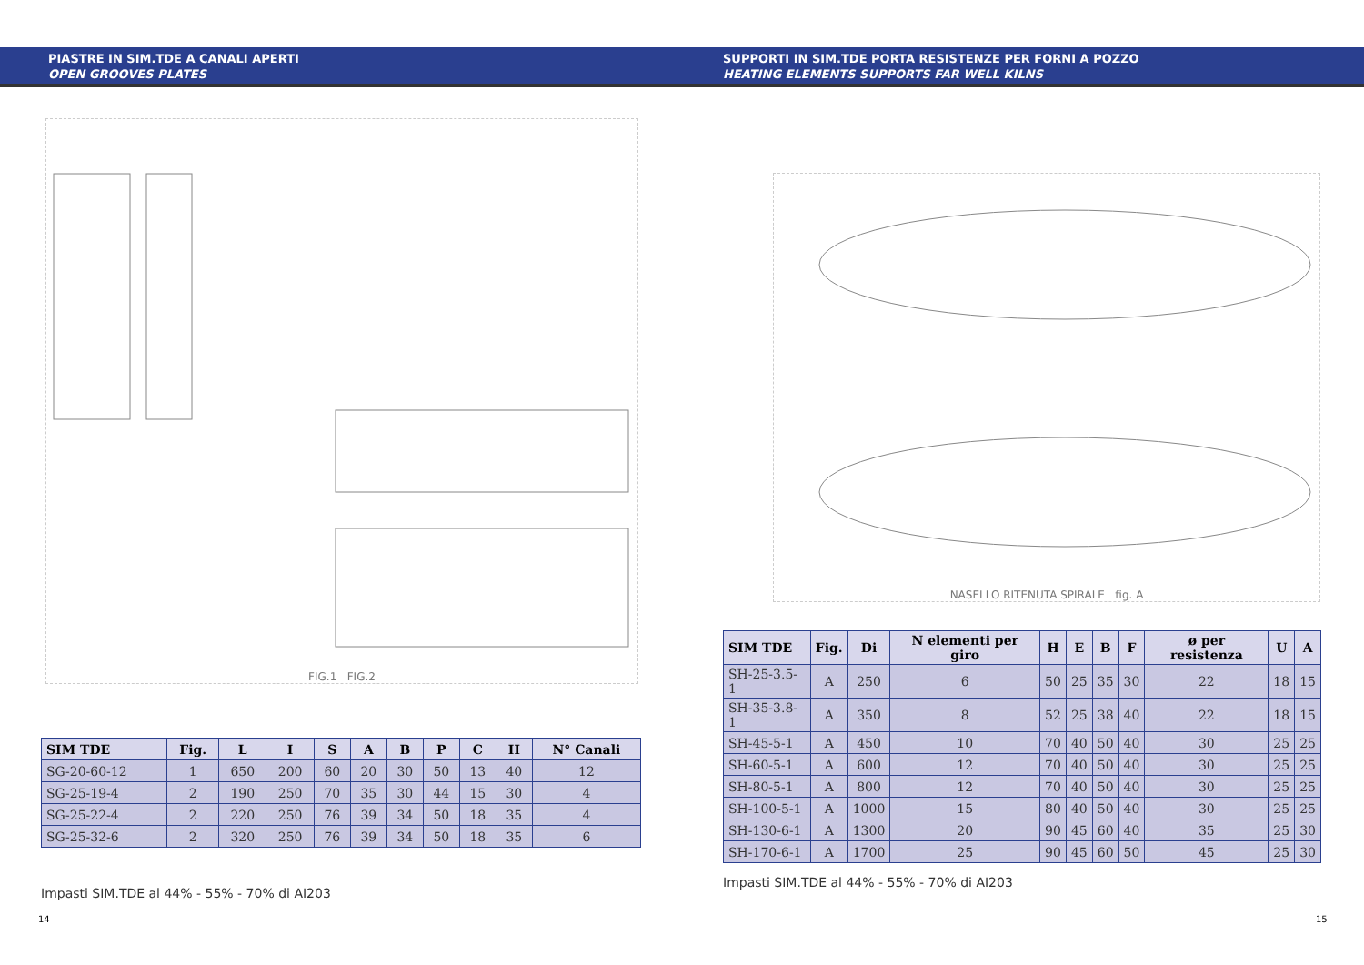PIASTRE IN SIM.TDE A CANALI APERTI
OPEN GROOVES PLATES
FIG.1 FIG.2
| SIM TDE | Fig. | L | I | S | A | B | P | C | H | N° Canali |
| --- | --- | --- | --- | --- | --- | --- | --- | --- | --- | --- |
| SG-20-60-12 | 1 | 650 | 200 | 60 | 20 | 30 | 50 | 13 | 40 | 12 |
| SG-25-19-4 | 2 | 190 | 250 | 70 | 35 | 30 | 44 | 15 | 30 | 4 |
| SG-25-22-4 | 2 | 220 | 250 | 76 | 39 | 34 | 50 | 18 | 35 | 4 |
| SG-25-32-6 | 2 | 320 | 250 | 76 | 39 | 34 | 50 | 18 | 35 | 6 |
Impasti SIM.TDE al 44% - 55% - 70% di AI203
14
SUPPORTI IN SIM.TDE PORTA RESISTENZE PER FORNI A POZZO
HEATING ELEMENTS SUPPORTS FAR WELL KILNS
NASELLO RITENUTA SPIRALE fig. A
| SIM TDE | Fig. | Di | N elementi per giro | H | E | B | F | ø per resistenza | U | A |
| --- | --- | --- | --- | --- | --- | --- | --- | --- | --- | --- |
| SH-25-3.5-1 | A | 250 | 6 | 50 | 25 | 35 | 30 | 22 | 18 | 15 |
| SH-35-3.8-1 | A | 350 | 8 | 52 | 25 | 38 | 40 | 22 | 18 | 15 |
| SH-45-5-1 | A | 450 | 10 | 70 | 40 | 50 | 40 | 30 | 25 | 25 |
| SH-60-5-1 | A | 600 | 12 | 70 | 40 | 50 | 40 | 30 | 25 | 25 |
| SH-80-5-1 | A | 800 | 12 | 70 | 40 | 50 | 40 | 30 | 25 | 25 |
| SH-100-5-1 | A | 1000 | 15 | 80 | 40 | 50 | 40 | 30 | 25 | 25 |
| SH-130-6-1 | A | 1300 | 20 | 90 | 45 | 60 | 40 | 35 | 25 | 30 |
| SH-170-6-1 | A | 1700 | 25 | 90 | 45 | 60 | 50 | 45 | 25 | 30 |
Impasti SIM.TDE al 44% - 55% - 70% di AI203
15